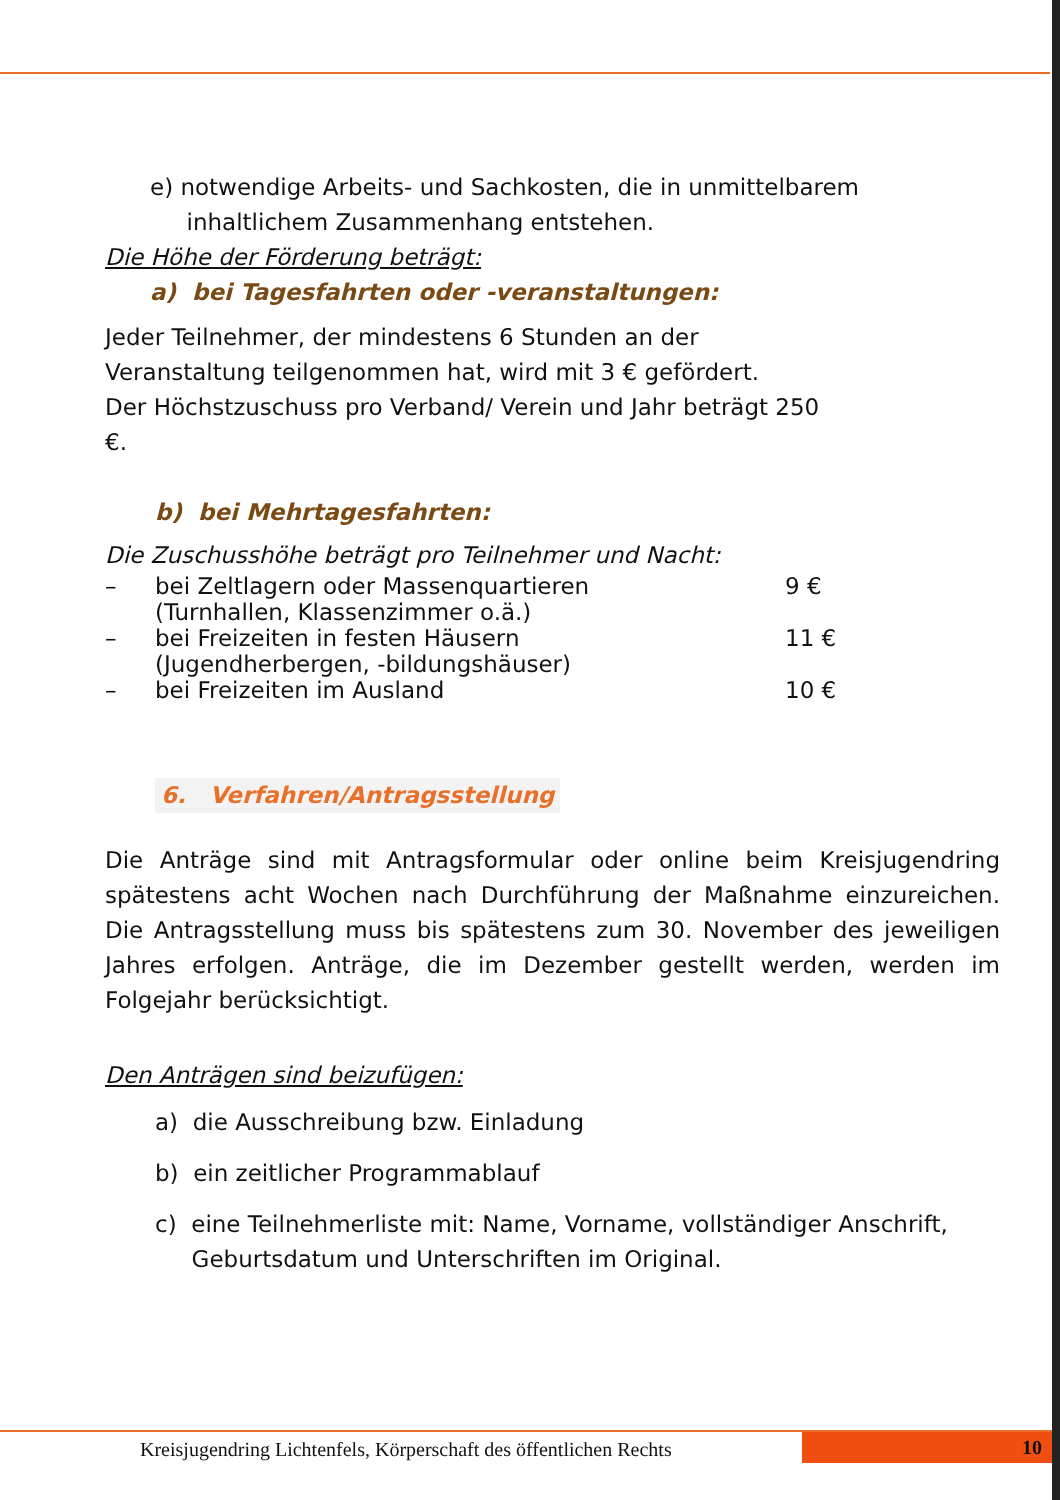e) notwendige Arbeits- und Sachkosten, die in unmittelbarem
inhaltlichem Zusammenhang entstehen.
Die Höhe der Förderung beträgt:
a) bei Tagesfahrten oder -veranstaltungen:
Jeder Teilnehmer, der mindestens 6 Stunden an der Veranstaltung teilgenommen hat, wird mit 3 € gefördert.
Der Höchstzuschuss pro Verband/ Verein und Jahr beträgt 250 €.
b) bei Mehrtagesfahrten:
Die Zuschusshöhe beträgt pro Teilnehmer und Nacht:
– bei Zeltlagern oder Massenquartieren
(Turnhallen, Klassenzimmer o.ä.) 9 €
– bei Freizeiten in festen Häusern
(Jugendherbergen, -bildungshäuser) 11 €
– bei Freizeiten im Ausland 10 €
6. Verfahren/Antragsstellung
Die Anträge sind mit Antragsformular oder online beim Kreisjugendring spätestens acht Wochen nach Durchführung der Maßnahme einzureichen. Die Antragsstellung muss bis spätestens zum 30. November des jeweiligen Jahres erfolgen. Anträge, die im Dezember gestellt werden, werden im Folgejahr berücksichtigt.
Den Anträgen sind beizufügen:
a) die Ausschreibung bzw. Einladung
b) ein zeitlicher Programmablauf
c) eine Teilnehmerliste mit: Name, Vorname, vollständiger Anschrift,
Geburtsdatum und Unterschriften im Original.
Kreisjugendring Lichtenfels, Körperschaft des öffentlichen Rechts 10